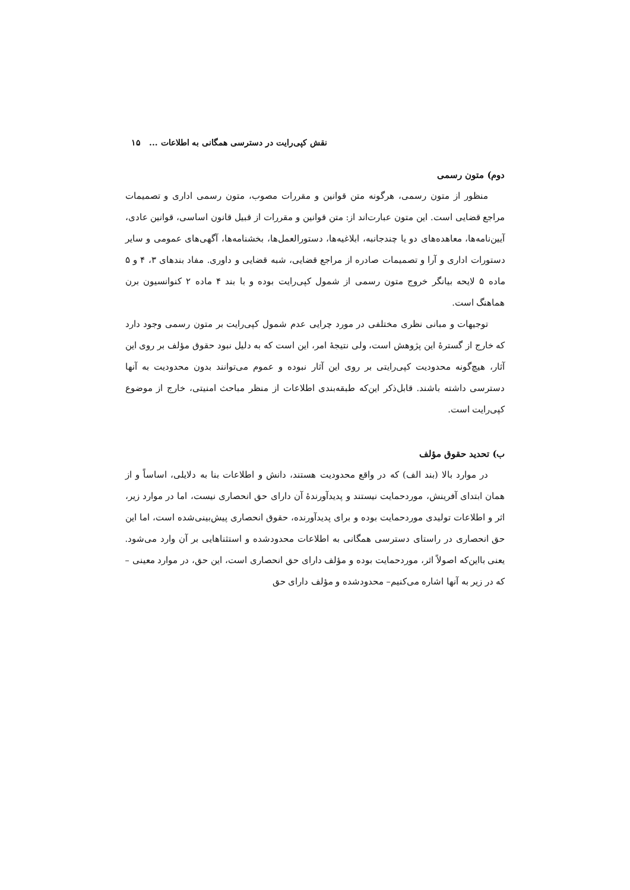نقش کپی‌رایت در دسترسی همگانی به اطلاعات ... ۱۵
دوم) متون رسمی
منظور از متون رسمی، هرگونه متن قوانین و مقررات مصوب، متون رسمی اداری و تصمیمات مراجع قضایی است. این متون عبارت‌اند از: متن قوانین و مقررات از قبیل قانون اساسی، قوانین عادی، آیین‌نامه‌ها، معاهده‌های دو یا چندجانبه، ابلاغیه‌ها، دستورالعمل‌ها، بخشنامه‌ها، آگهی‌های عمومی و سایر دستورات اداری و آرا و تصمیمات صادره از مراجع قضایی، شبه قضایی و داوری. مفاد بندهای ۳، ۴ و ۵ ماده ۵ لایحه بیانگر خروج متون رسمی از شمول کپی‌رایت بوده و با بند ۴ ماده ۲ کنوانسیون برن هماهنگ است.
توجیهات و مبانی نظری مختلفی در مورد چرایی عدم شمول کپی‌رایت بر متون رسمی وجود دارد که خارج از گسترهٔ این پژوهش است، ولی نتیجهٔ امر، این است که به دلیل نبود حقوق مؤلف بر روی این آثار، هیچ‌گونه محدودیت کپی‌رایتی بر روی این آثار نبوده و عموم می‌توانند بدون محدودیت به آنها دسترسی داشته باشند. قابل‌ذکر این‌که طبقه‌بندی اطلاعات از منظر مباحث امنیتی، خارج از موضوع کپی‌رایت است.
ب) تحدید حقوق مؤلف
در موارد بالا (بند الف) که در واقع محدودیت هستند، دانش و اطلاعات بنا به دلایلی، اساساً و از همان ابتدای آفرینش، موردحمایت نیستند و پدیدآورندهٔ آن دارای حق انحصاری نیست، اما در موارد زیر، اثر و اطلاعات تولیدی موردحمایت بوده و برای پدیدآورنده، حقوق انحصاری پیش‌بینی‌شده است، اما این حق انحصاری در راستای دسترسی همگانی به اطلاعات محدودشده و استثناهایی بر آن وارد می‌شود. یعنی بااین‌که اصولاً اثر، موردحمایت بوده و مؤلف دارای حق انحصاری است، این حق، در موارد معینی –که در زیر به آنها اشاره می‌کنیم– محدودشده و مؤلف دارای حق